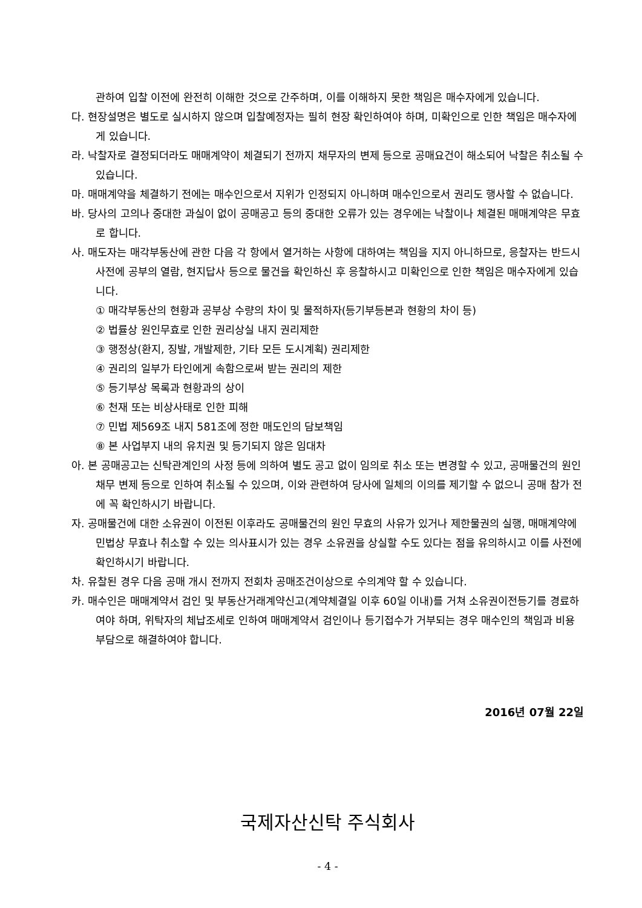관하여 입찰 이전에 완전히 이해한 것으로 간주하며, 이를 이해하지 못한 책임은 매수자에게 있습니다.
다. 현장설명은 별도로 실시하지 않으며 입찰예정자는 필히 현장 확인하여야 하며, 미확인으로 인한 책임은 매수자에게 있습니다.
라. 낙찰자로 결정되더라도 매매계약이 체결되기 전까지 채무자의 변제 등으로 공매요건이 해소되어 낙찰은 취소될 수 있습니다.
마. 매매계약을 체결하기 전에는 매수인으로서 지위가 인정되지 아니하며 매수인으로서 권리도 행사할 수 없습니다.
바. 당사의 고의나 중대한 과실이 없이 공매공고 등의 중대한 오류가 있는 경우에는 낙찰이나 체결된 매매계약은 무효로 합니다.
사. 매도자는 매각부동산에 관한 다음 각 항에서 열거하는 사항에 대하여는 책임을 지지 아니하므로, 응찰자는 반드시 사전에 공부의 열람, 현지답사 등으로 물건을 확인하신 후 응찰하시고 미확인으로 인한 책임은 매수자에게 있습니다.
① 매각부동산의 현황과 공부상 수량의 차이 및 물적하자(등기부등본과 현황의 차이 등)
② 법률상 원인무효로 인한 권리상실 내지 권리제한
③ 행정상(환지, 징발, 개발제한, 기타 모든 도시계획) 권리제한
④ 권리의 일부가 타인에게 속함으로써 받는 권리의 제한
⑤ 등기부상 목록과 현황과의 상이
⑥ 천재 또는 비상사태로 인한 피해
⑦ 민법 제569조 내지 581조에 정한 매도인의 담보책임
⑧ 본 사업부지 내의 유치권 및 등기되지 않은 임대차
아. 본 공매공고는 신탁관계인의 사정 등에 의하여 별도 공고 없이 임의로 취소 또는 변경할 수 있고, 공매물건의 원인채무 변제 등으로 인하여 취소될 수 있으며, 이와 관련하여 당사에 일체의 이의를 제기할 수 없으니 공매 참가 전에 꼭 확인하시기 바랍니다.
자. 공매물건에 대한 소유권이 이전된 이후라도 공매물건의 원인 무효의 사유가 있거나 제한물권의 실행, 매매계약에 민법상 무효나 취소할 수 있는 의사표시가 있는 경우 소유권을 상실할 수도 있다는 점을 유의하시고 이를 사전에 확인하시기 바랍니다.
차. 유찰된 경우 다음 공매 개시 전까지 전회차 공매조건이상으로 수의계약 할 수 있습니다.
카. 매수인은 매매계약서 검인 및 부동산거래계약신고(계약체결일 이후 60일 이내)를 거쳐 소유권이전등기를 경료하여야 하며, 위탁자의 체납조세로 인하여 매매계약서 검인이나 등기접수가 거부되는 경우 매수인의 책임과 비용부담으로 해결하여야 합니다.
2016년 07월 22일
국제자산신탁 주식회사
- 4 -